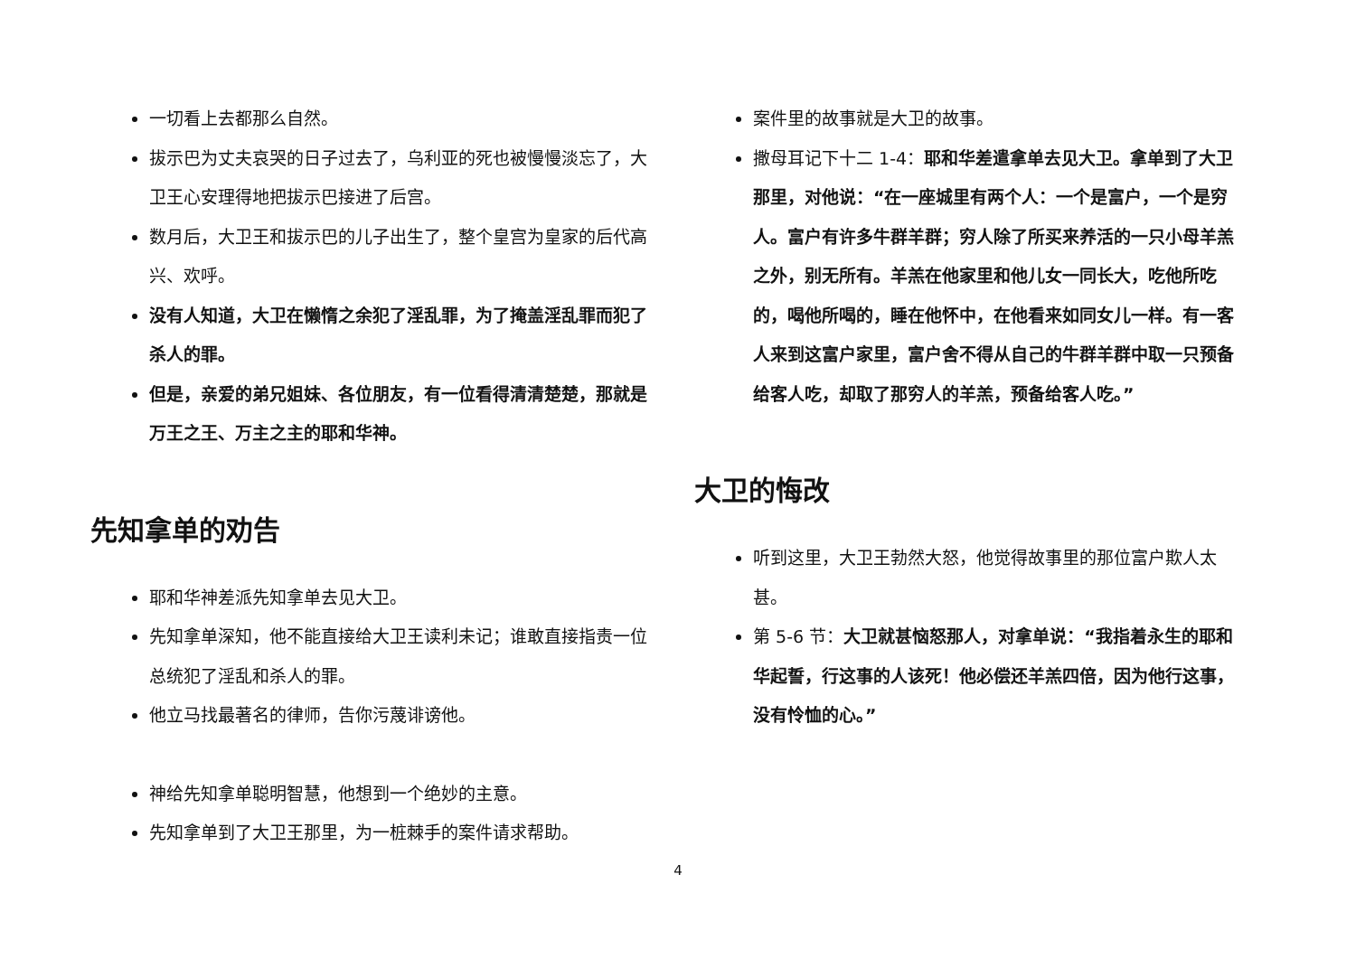一切看上去都那么自然。
拔示巴为丈夫哀哭的日子过去了，乌利亚的死也被慢慢淡忘了，大卫王心安理得地把拔示巴接进了后宫。
数月后，大卫王和拔示巴的儿子出生了，整个皇宫为皇家的后代高兴、欢呼。
没有人知道，大卫在懒惰之余犯了淫乱罪，为了掩盖淫乱罪而犯了杀人的罪。
但是，亲爱的弟兄姐妹、各位朋友，有一位看得清清楚楚，那就是万王之王、万主之主的耶和华神。
先知拿单的劝告
耶和华神差派先知拿单去见大卫。
先知拿单深知，他不能直接给大卫王读利未记；谁敢直接指责一位总统犯了淫乱和杀人的罪。
他立马找最著名的律师，告你污蔑诽谤他。
神给先知拿单聪明智慧，他想到一个绝妙的主意。
先知拿单到了大卫王那里，为一桩棘手的案件请求帮助。
案件里的故事就是大卫的故事。
撒母耳记下十二 1-4：耶和华差遣拿单去见大卫。拿单到了大卫那里，对他说：“在一座城里有两个人：一个是富户，一个是穷人。富户有许多牛群羊群；穷人除了所买来养活的一只小母羊羔之外，别无所有。羊羔在他家里和他儿女一同长大，吃他所吃的，喝他所喝的，睡在他怀中，在他看来如同女儿一样。有一客人来到这富户家里，富户舍不得从自己的牛群羊群中取一只预备给客人吃，却取了那穷人的羊羔，预备给客人吃。”
大卫的悔改
听到这里，大卫王勃然大怒，他觉得故事里的那位富户欺人太甚。
第 5-6 节：大卫就甚恼怒那人，对拿单说：“我指着永生的耶和华起誓，行这事的人该死！他必偿还羊羔四倍，因为他行这事，没有怜恤的心。”
4